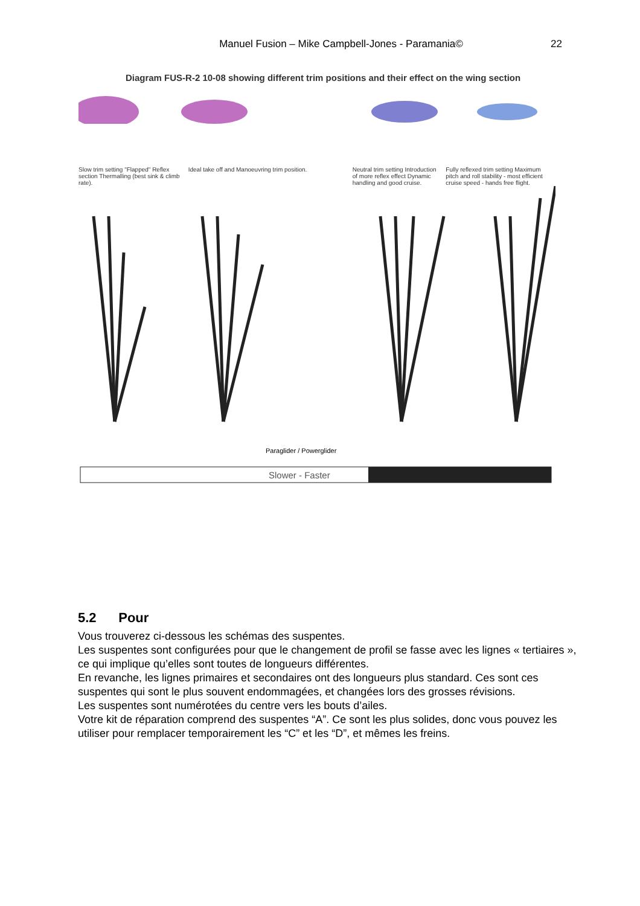Manuel Fusion – Mike Campbell-Jones - Paramania©
22
Diagram FUS-R-2 10-08 showing different trim positions and their effect on the wing section
Slow trim setting "Flapped" Reflex section Thermalling (best sink & climb rate).
Ideal take off and Manoeuvring trim position. Neutral trim setting Introduction of more reflex effect Dynamic handling and good cruise.
Fully reflexed trim setting Maximum pitch and roll stability - most efficient cruise speed - hands free flight.
Paraglider / Powerglider
Slower - Faster
5.2 Pour
Vous trouverez ci-dessous les schémas des suspentes.
Les suspentes sont configurées pour que le changement de profil se fasse avec les lignes « tertiaires », ce qui implique qu’elles sont toutes de longueurs différentes.
En revanche, les lignes primaires et secondaires ont des longueurs plus standard. Ces sont ces suspentes qui sont le plus souvent endommagées, et changées lors des grosses révisions.
Les suspentes sont numérotées du centre vers les bouts d’ailes.
Votre kit de réparation comprend des suspentes “A”. Ce sont les plus solides, donc vous pouvez les utiliser pour remplacer temporairement les “C” et les “D”, et mêmes les freins.